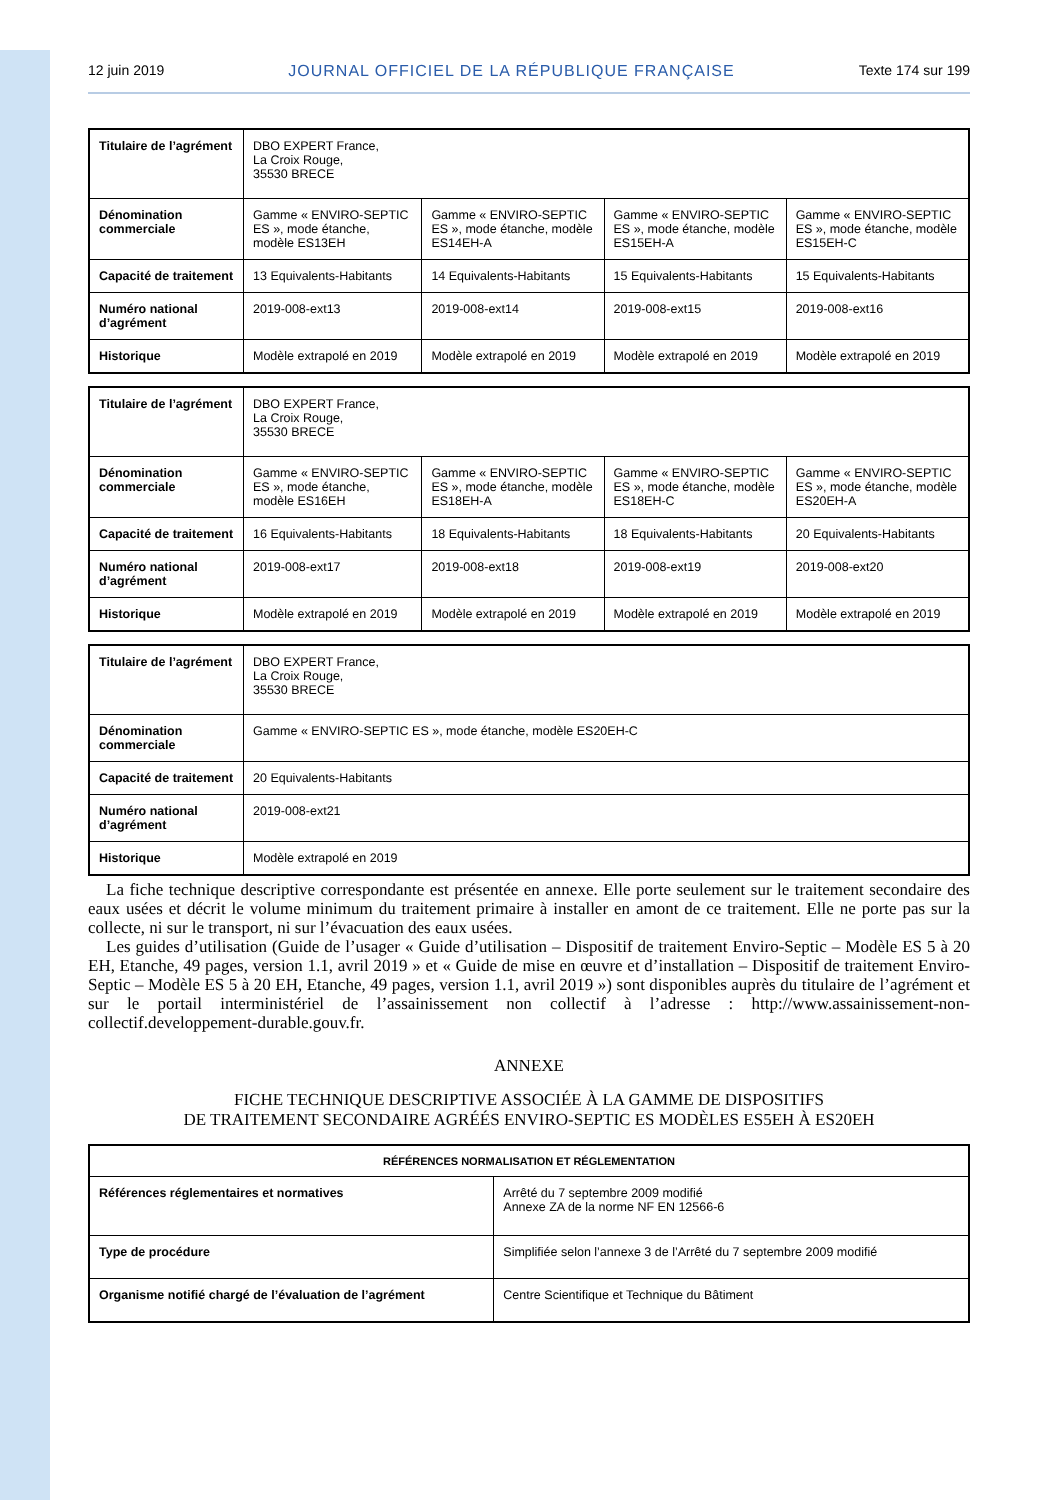12 juin 2019 JOURNAL OFFICIEL DE LA RÉPUBLIQUE FRANÇAISE Texte 174 sur 199
| Titulaire de l’agrément | DBO EXPERT France, La Croix Rouge, 35530 BRECE | | | |
| Dénomination commerciale | Gamme « ENVIRO-SEPTIC ES », mode étanche, modèle ES13EH | Gamme « ENVIRO-SEPTIC ES », mode étanche, modèle ES14EH-A | Gamme « ENVIRO-SEPTIC ES », mode étanche, modèle ES15EH-A | Gamme « ENVIRO-SEPTIC ES », mode étanche, modèle ES15EH-C |
| Capacité de traitement | 13 Equivalents-Habitants | 14 Equivalents-Habitants | 15 Equivalents-Habitants | 15 Equivalents-Habitants |
| Numéro national d’agrément | 2019-008-ext13 | 2019-008-ext14 | 2019-008-ext15 | 2019-008-ext16 |
| Historique | Modèle extrapolé en 2019 | Modèle extrapolé en 2019 | Modèle extrapolé en 2019 | Modèle extrapolé en 2019 |
| Titulaire de l’agrément | DBO EXPERT France, La Croix Rouge, 35530 BRECE | | | |
| Dénomination commerciale | Gamme « ENVIRO-SEPTIC ES », mode étanche, modèle ES16EH | Gamme « ENVIRO-SEPTIC ES », mode étanche, modèle ES18EH-A | Gamme « ENVIRO-SEPTIC ES », mode étanche, modèle ES18EH-C | Gamme « ENVIRO-SEPTIC ES », mode étanche, modèle ES20EH-A |
| Capacité de traitement | 16 Equivalents-Habitants | 18 Equivalents-Habitants | 18 Equivalents-Habitants | 20 Equivalents-Habitants |
| Numéro national d’agrément | 2019-008-ext17 | 2019-008-ext18 | 2019-008-ext19 | 2019-008-ext20 |
| Historique | Modèle extrapolé en 2019 | Modèle extrapolé en 2019 | Modèle extrapolé en 2019 | Modèle extrapolé en 2019 |
| Titulaire de l’agrément | DBO EXPERT France, La Croix Rouge, 35530 BRECE |
| Dénomination commerciale | Gamme « ENVIRO-SEPTIC ES », mode étanche, modèle ES20EH-C |
| Capacité de traitement | 20 Equivalents-Habitants |
| Numéro national d’agrément | 2019-008-ext21 |
| Historique | Modèle extrapolé en 2019 |
La fiche technique descriptive correspondante est présentée en annexe. Elle porte seulement sur le traitement secondaire des eaux usées et décrit le volume minimum du traitement primaire à installer en amont de ce traitement. Elle ne porte pas sur la collecte, ni sur le transport, ni sur l’évacuation des eaux usées.
Les guides d’utilisation (Guide de l’usager « Guide d’utilisation – Dispositif de traitement Enviro-Septic – Modèle ES 5 à 20 EH, Etanche, 49 pages, version 1.1, avril 2019 » et « Guide de mise en œuvre et d’installation – Dispositif de traitement Enviro-Septic – Modèle ES 5 à 20 EH, Etanche, 49 pages, version 1.1, avril 2019 ») sont disponibles auprès du titulaire de l’agrément et sur le portail interministériel de l’assainissement non collectif à l’adresse : http://www.assainissement-non-collectif.developpement-durable.gouv.fr.
ANNEXE
FICHE TECHNIQUE DESCRIPTIVE ASSOCIÉE À LA GAMME DE DISPOSITIFS
DE TRAITEMENT SECONDAIRE AGRÉÉS ENVIRO-SEPTIC ES MODÈLES ES5EH À ES20EH
| RÉFÉRENCES NORMALISATION ET RÉGLEMENTATION | |
| --- | --- |
| Références réglementaires et normatives | Arrêté du 7 septembre 2009 modifié Annexe ZA de la norme NF EN 12566-6 |
| Type de procédure | Simplifiée selon l’annexe 3 de l’Arrêté du 7 septembre 2009 modifié |
| Organisme notifié chargé de l’évaluation de l’agrément | Centre Scientifique et Technique du Bâtiment |